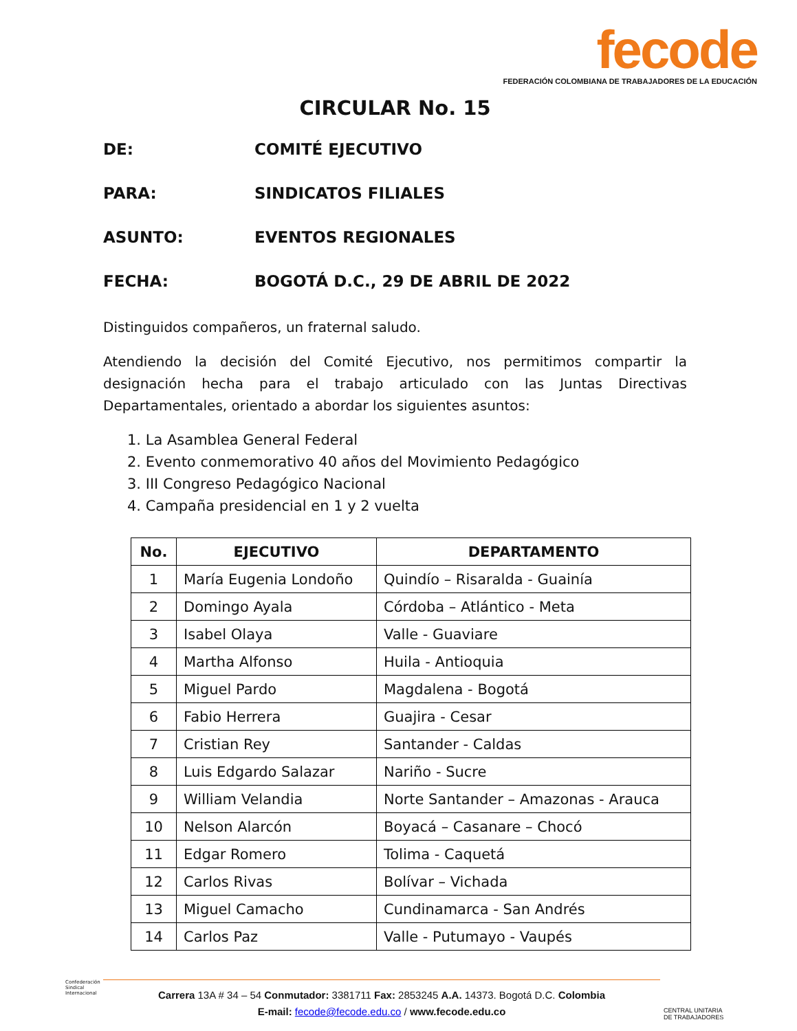fecode
FEDERACIÓN COLOMBIANA DE TRABAJADORES DE LA EDUCACIÓN
CIRCULAR No. 15
DE: COMITÉ EJECUTIVO
PARA: SINDICATOS FILIALES
ASUNTO: EVENTOS REGIONALES
FECHA: BOGOTÁ D.C., 29 DE ABRIL DE 2022
Distinguidos compañeros, un fraternal saludo.
Atendiendo la decisión del Comité Ejecutivo, nos permitimos compartir la designación hecha para el trabajo articulado con las Juntas Directivas Departamentales, orientado a abordar los siguientes asuntos:
1. La Asamblea General Federal
2. Evento conmemorativo 40 años del Movimiento Pedagógico
3. III Congreso Pedagógico Nacional
4. Campaña presidencial en 1 y 2 vuelta
| No. | EJECUTIVO | DEPARTAMENTO |
| --- | --- | --- |
| 1 | María Eugenia Londoño | Quindío – Risaralda - Guainía |
| 2 | Domingo Ayala | Córdoba – Atlántico - Meta |
| 3 | Isabel Olaya | Valle - Guaviare |
| 4 | Martha Alfonso | Huila - Antioquia |
| 5 | Miguel Pardo | Magdalena - Bogotá |
| 6 | Fabio Herrera | Guajira - Cesar |
| 7 | Cristian Rey | Santander - Caldas |
| 8 | Luis Edgardo Salazar | Nariño - Sucre |
| 9 | William Velandia | Norte Santander – Amazonas - Arauca |
| 10 | Nelson Alarcón | Boyacá – Casanare – Chocó |
| 11 | Edgar Romero | Tolima - Caquetá |
| 12 | Carlos Rivas | Bolívar – Vichada |
| 13 | Miguel Camacho | Cundinamarca - San Andrés |
| 14 | Carlos Paz | Valle - Putumayo - Vaupés |
Confederación
Sindical
Internacional
Carrera 13A # 34 – 54 Conmutador: 3381711 Fax: 2853245 A.A. 14373. Bogotá D.C. Colombia
E-mail: fecode@fecode.edu.co / www.fecode.edu.co
CENTRAL UNITARIA
DE TRABAJADORES